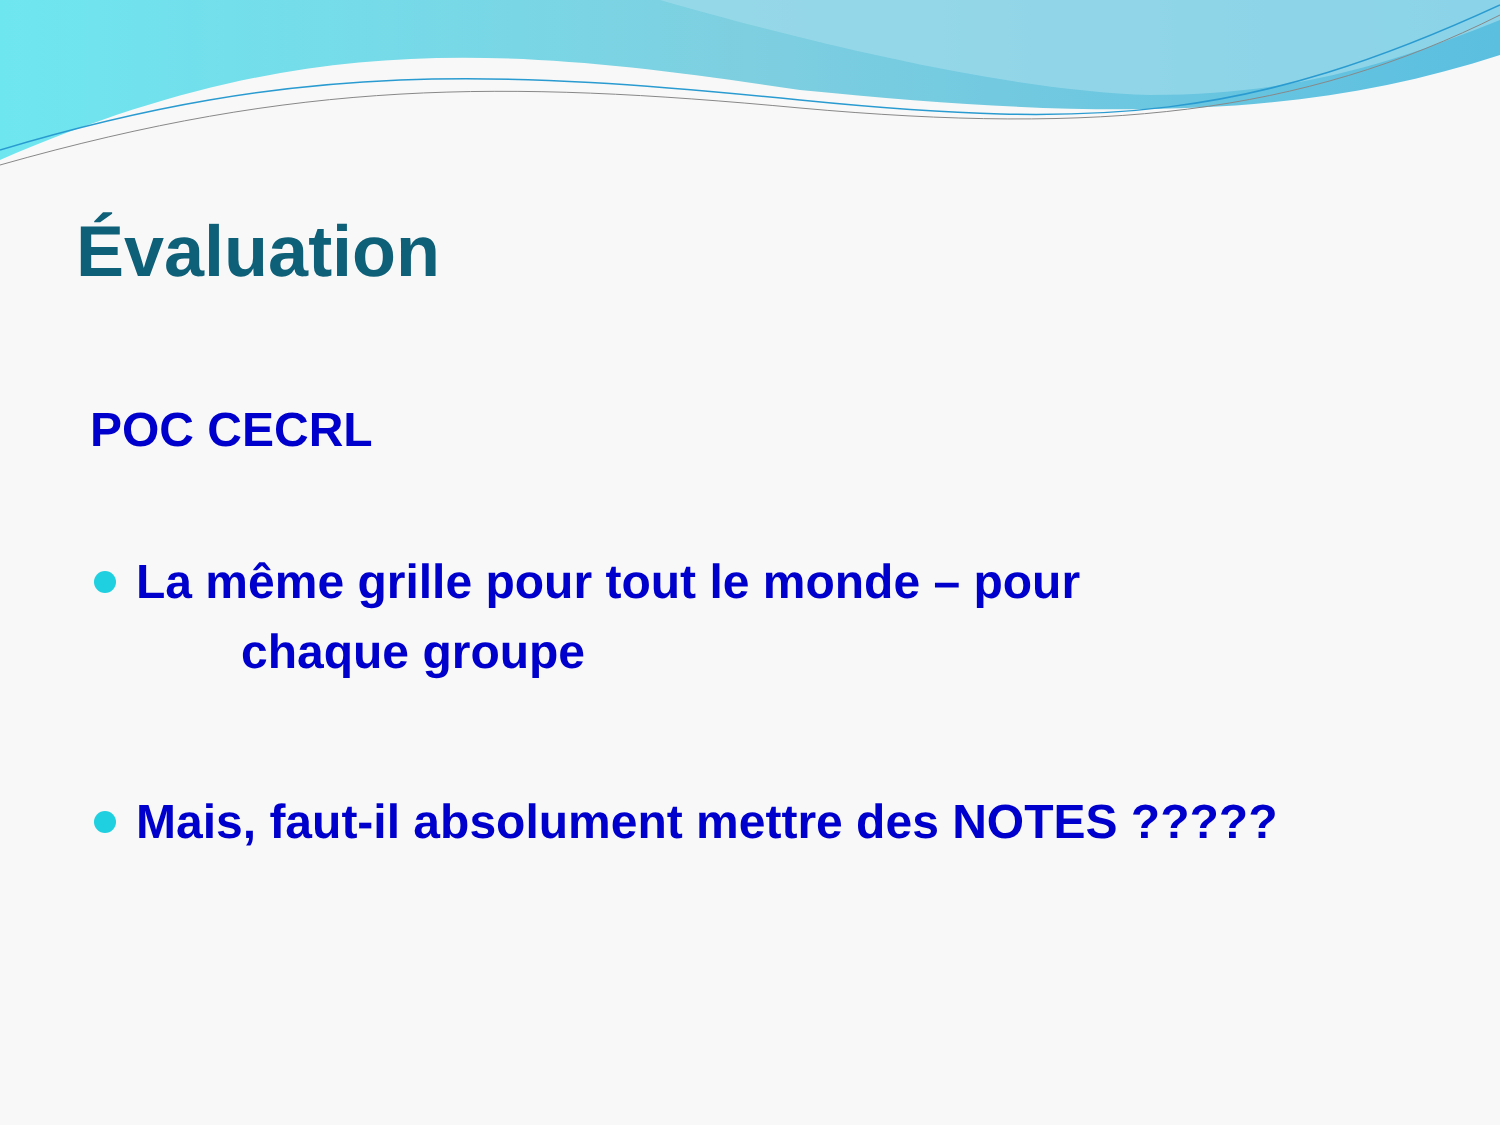Évaluation
POC CECRL
La même grille pour tout le monde – pour
chaque groupe
Mais, faut-il absolument mettre des NOTES ?????